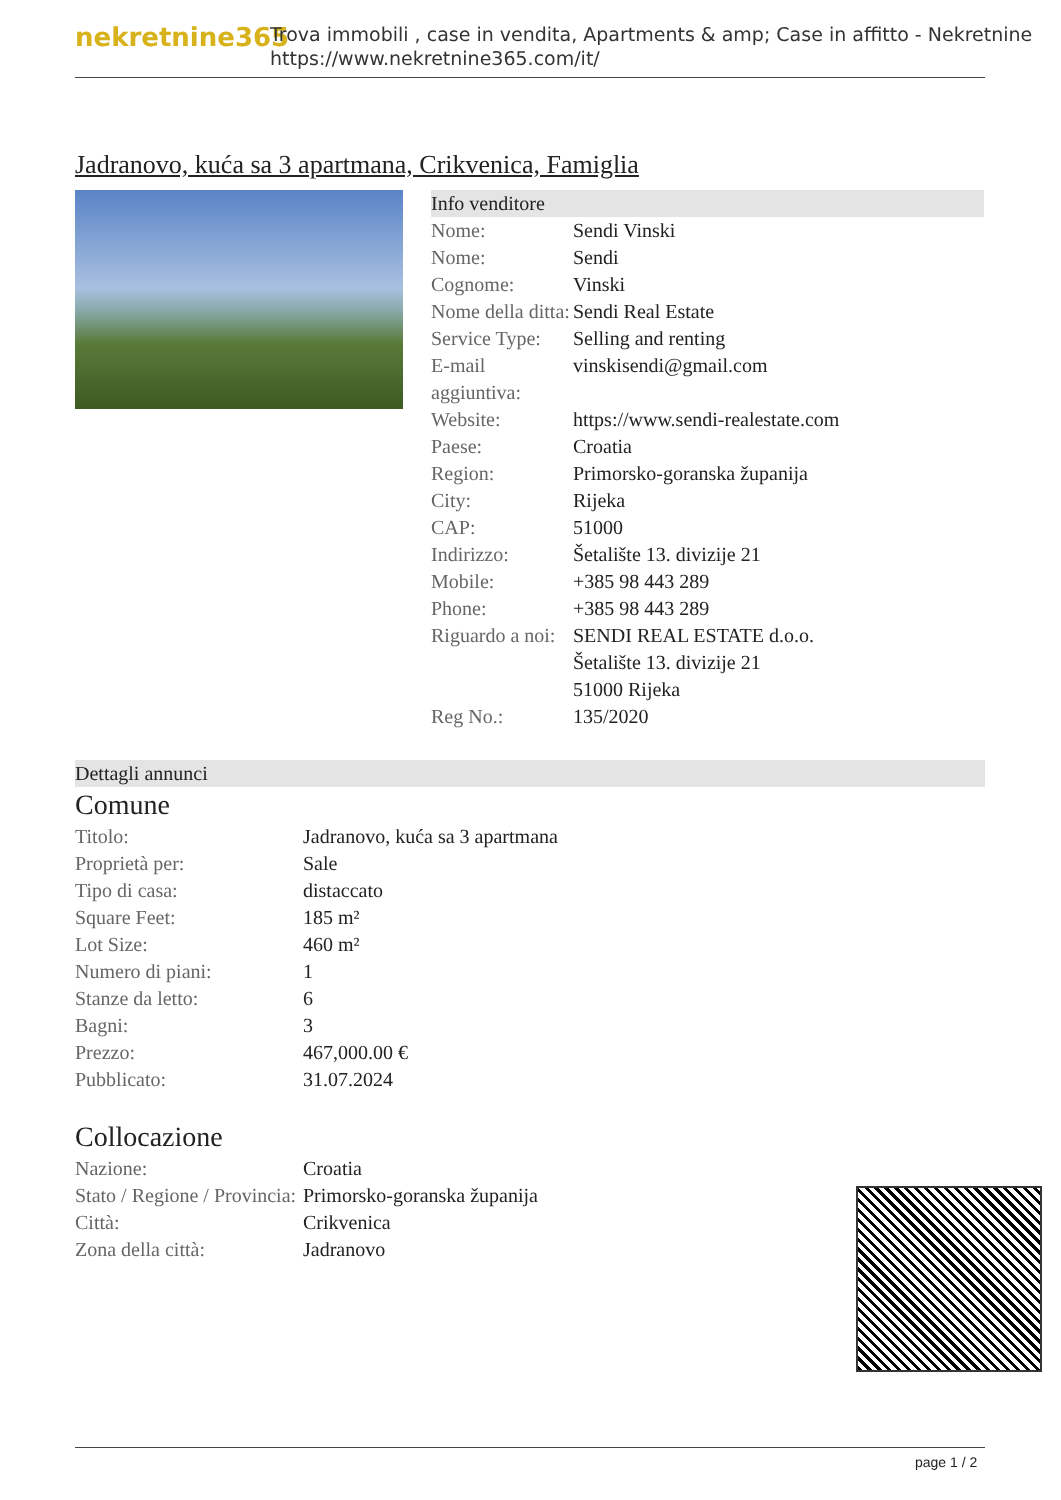nekretnine365
Trova immobili , case in vendita, Apartments & amp; Case in affitto - Nekretnine
https://www.nekretnine365.com/it/
Jadranovo, kuća sa 3 apartmana, Crikvenica, Famiglia
Info venditore
| Nome: | Sendi Vinski |
| Nome: | Sendi |
| Cognome: | Vinski |
| Nome della ditta: | Sendi Real Estate |
| Service Type: | Selling and renting |
| E-mail aggiuntiva: | vinskisendi@gmail.com |
| Website: | https://www.sendi-realestate.com |
| Paese: | Croatia |
| Region: | Primorsko-goranska županija |
| City: | Rijeka |
| CAP: | 51000 |
| Indirizzo: | Šetalište 13. divizije 21 |
| Mobile: | +385 98 443 289 |
| Phone: | +385 98 443 289 |
| Riguardo a noi: | SENDI REAL ESTATE d.o.o. Šetalište 13. divizije 21 51000 Rijeka |
| Reg No.: | 135/2020 |
Dettagli annunci
Comune
| Titolo: | Jadranovo, kuća sa 3 apartmana |
| Proprietà per: | Sale |
| Tipo di casa: | distaccato |
| Square Feet: | 185 m² |
| Lot Size: | 460 m² |
| Numero di piani: | 1 |
| Stanze da letto: | 6 |
| Bagni: | 3 |
| Prezzo: | 467,000.00 € |
| Pubblicato: | 31.07.2024 |
Collocazione
| Nazione: | Croatia |
| Stato / Regione / Provincia: | Primorsko-goranska županija |
| Città: | Crikvenica |
| Zona della città: | Jadranovo |
page 1 / 2